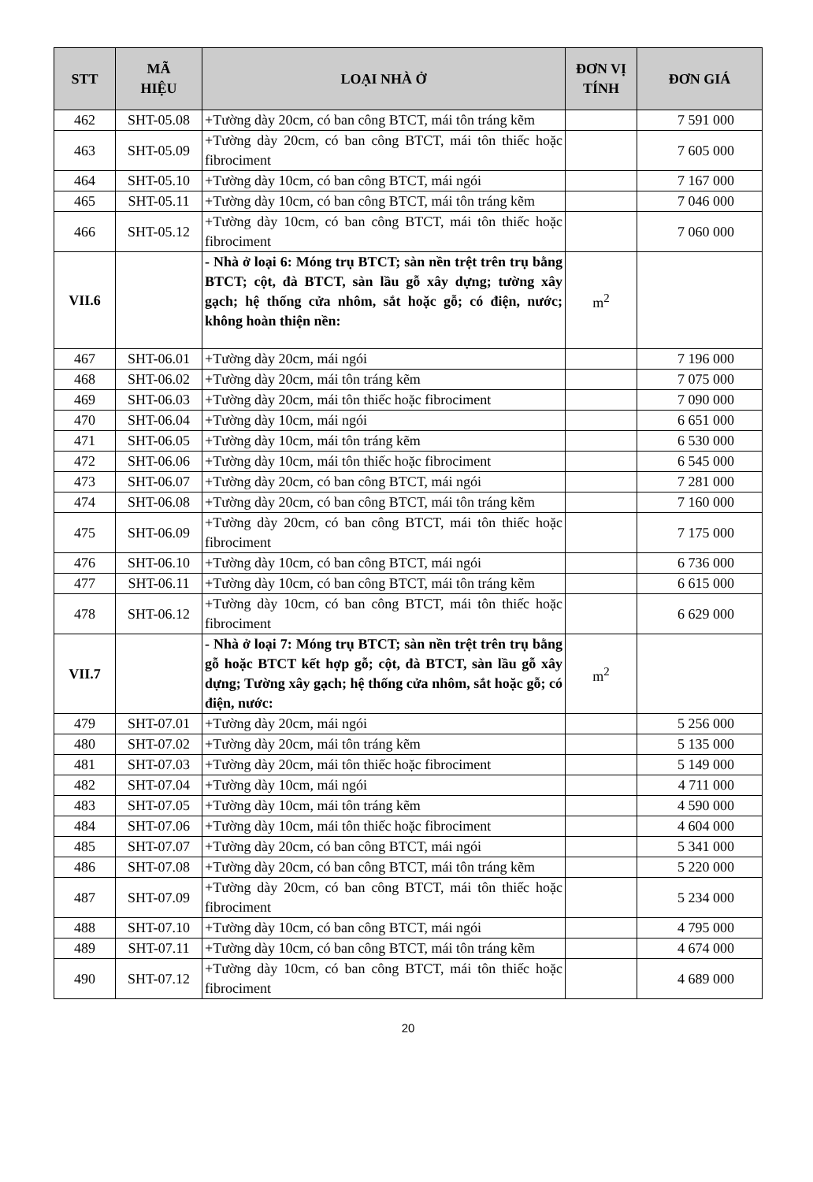| STT | MÃ HIỆU | LOẠI NHÀ Ở | ĐƠN VỊ TÍNH | ĐƠN GIÁ |
| --- | --- | --- | --- | --- |
| 462 | SHT-05.08 | +Tường dày 20cm, có ban công BTCT, mái tôn tráng kẽm | | 7 591 000 |
| 463 | SHT-05.09 | +Tường dày 20cm, có ban công BTCT, mái tôn thiếc hoặc fibrociment | | 7 605 000 |
| 464 | SHT-05.10 | +Tường dày 10cm, có ban công BTCT, mái ngói | | 7 167 000 |
| 465 | SHT-05.11 | +Tường dày 10cm, có ban công BTCT, mái tôn tráng kẽm | | 7 046 000 |
| 466 | SHT-05.12 | +Tường dày 10cm, có ban công BTCT, mái tôn thiếc hoặc fibrociment | | 7 060 000 |
| VII.6 | | - Nhà ở loại 6: Móng trụ BTCT; sàn nền trệt trên trụ bằng BTCT; cột, đà BTCT, sàn lầu gỗ xây dựng; tường xây gạch; hệ thống cửa nhôm, sắt hoặc gỗ; có điện, nước; không hoàn thiện nền: | m<sup>2</sup> | |
| 467 | SHT-06.01 | +Tường dày 20cm, mái ngói | | 7 196 000 |
| 468 | SHT-06.02 | +Tường dày 20cm, mái tôn tráng kẽm | | 7 075 000 |
| 469 | SHT-06.03 | +Tường dày 20cm, mái tôn thiếc hoặc fibrociment | | 7 090 000 |
| 470 | SHT-06.04 | +Tường dày 10cm, mái ngói | | 6 651 000 |
| 471 | SHT-06.05 | +Tường dày 10cm, mái tôn tráng kẽm | | 6 530 000 |
| 472 | SHT-06.06 | +Tường dày 10cm, mái tôn thiếc hoặc fibrociment | | 6 545 000 |
| 473 | SHT-06.07 | +Tường dày 20cm, có ban công BTCT, mái ngói | | 7 281 000 |
| 474 | SHT-06.08 | +Tường dày 20cm, có ban công BTCT, mái tôn tráng kẽm | | 7 160 000 |
| 475 | SHT-06.09 | +Tường dày 20cm, có ban công BTCT, mái tôn thiếc hoặc fibrociment | | 7 175 000 |
| 476 | SHT-06.10 | +Tường dày 10cm, có ban công BTCT, mái ngói | | 6 736 000 |
| 477 | SHT-06.11 | +Tường dày 10cm, có ban công BTCT, mái tôn tráng kẽm | | 6 615 000 |
| 478 | SHT-06.12 | +Tường dày 10cm, có ban công BTCT, mái tôn thiếc hoặc fibrociment | | 6 629 000 |
| VII.7 | | - Nhà ở loại 7: Móng trụ BTCT; sàn nền trệt trên trụ bằng gỗ hoặc BTCT kết hợp gỗ; cột, đà BTCT, sàn lầu gỗ xây dựng; Tường xây gạch; hệ thống cửa nhôm, sắt hoặc gỗ; có điện, nước: | m<sup>2</sup> | |
| 479 | SHT-07.01 | +Tường dày 20cm, mái ngói | | 5 256 000 |
| 480 | SHT-07.02 | +Tường dày 20cm, mái tôn tráng kẽm | | 5 135 000 |
| 481 | SHT-07.03 | +Tường dày 20cm, mái tôn thiếc hoặc fibrociment | | 5 149 000 |
| 482 | SHT-07.04 | +Tường dày 10cm, mái ngói | | 4 711 000 |
| 483 | SHT-07.05 | +Tường dày 10cm, mái tôn tráng kẽm | | 4 590 000 |
| 484 | SHT-07.06 | +Tường dày 10cm, mái tôn thiếc hoặc fibrociment | | 4 604 000 |
| 485 | SHT-07.07 | +Tường dày 20cm, có ban công BTCT, mái ngói | | 5 341 000 |
| 486 | SHT-07.08 | +Tường dày 20cm, có ban công BTCT, mái tôn tráng kẽm | | 5 220 000 |
| 487 | SHT-07.09 | +Tường dày 20cm, có ban công BTCT, mái tôn thiếc hoặc fibrociment | | 5 234 000 |
| 488 | SHT-07.10 | +Tường dày 10cm, có ban công BTCT, mái ngói | | 4 795 000 |
| 489 | SHT-07.11 | +Tường dày 10cm, có ban công BTCT, mái tôn tráng kẽm | | 4 674 000 |
| 490 | SHT-07.12 | +Tường dày 10cm, có ban công BTCT, mái tôn thiếc hoặc fibrociment | | 4 689 000 |
20